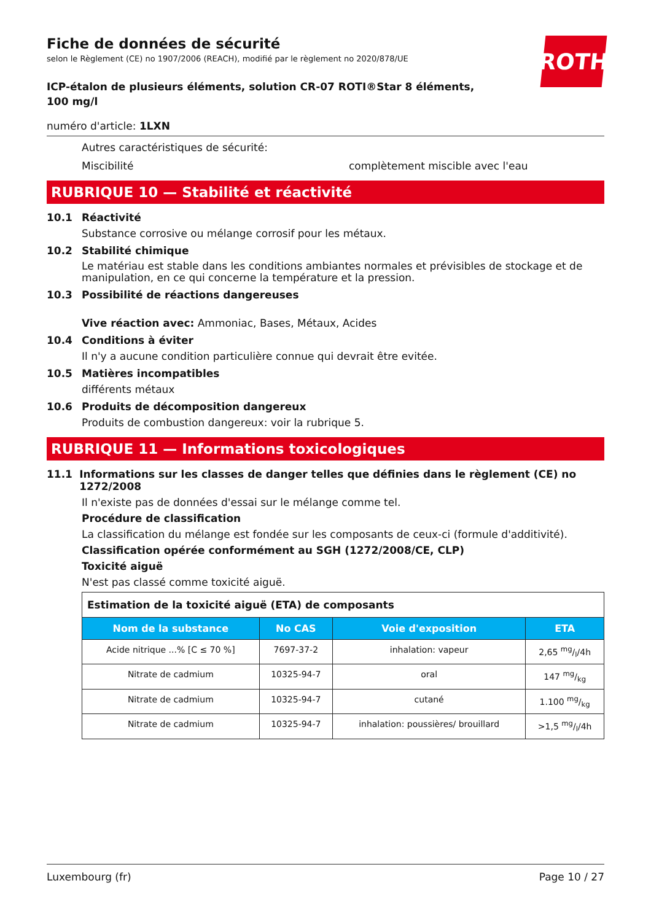ROTH
Fiche de données de sécurité
selon le Règlement (CE) no 1907/2006 (REACH), modifié par le règlement no 2020/878/UE
ICP-étalon de plusieurs éléments, solution CR-07 ROTI®Star 8 éléments, 100 mg/l
numéro d'article: 1LXN
Autres caractéristiques de sécurité:
Miscibilité complètement miscible avec l'eau
RUBRIQUE 10 — Stabilité et réactivité
10.1 Réactivité
Substance corrosive ou mélange corrosif pour les métaux.
10.2 Stabilité chimique
Le matériau est stable dans les conditions ambiantes normales et prévisibles de stockage et de manipulation, en ce qui concerne la température et la pression.
10.3 Possibilité de réactions dangereuses
Vive réaction avec: Ammoniac, Bases, Métaux, Acides
10.4 Conditions à éviter
Il n'y a aucune condition particulière connue qui devrait être evitée.
10.5 Matières incompatibles
différents métaux
10.6 Produits de décomposition dangereux
Produits de combustion dangereux: voir la rubrique 5.
RUBRIQUE 11 — Informations toxicologiques
11.1 Informations sur les classes de danger telles que définies dans le règlement (CE) no 1272/2008
Il n'existe pas de données d'essai sur le mélange comme tel.
Procédure de classification
La classification du mélange est fondée sur les composants de ceux-ci (formule d'additivité).
Classification opérée conformément au SGH (1272/2008/CE, CLP)
Toxicité aiguë
N'est pas classé comme toxicité aiguë.
| Estimation de la toxicité aiguë (ETA) de composants | | | |
| --- | --- | --- | --- |
| Nom de la substance | No CAS | Voie d'exposition | ETA |
| Acide nitrique ...% [C ≤ 70 %] | 7697-37-2 | inhalation: vapeur | 2,65 mg/l/4h |
| Nitrate de cadmium | 10325-94-7 | oral | 147 mg/kg |
| Nitrate de cadmium | 10325-94-7 | cutané | 1.100 mg/kg |
| Nitrate de cadmium | 10325-94-7 | inhalation: poussières/ brouillard | >1,5 mg/l/4h |
Luxembourg (fr) Page 10 / 27